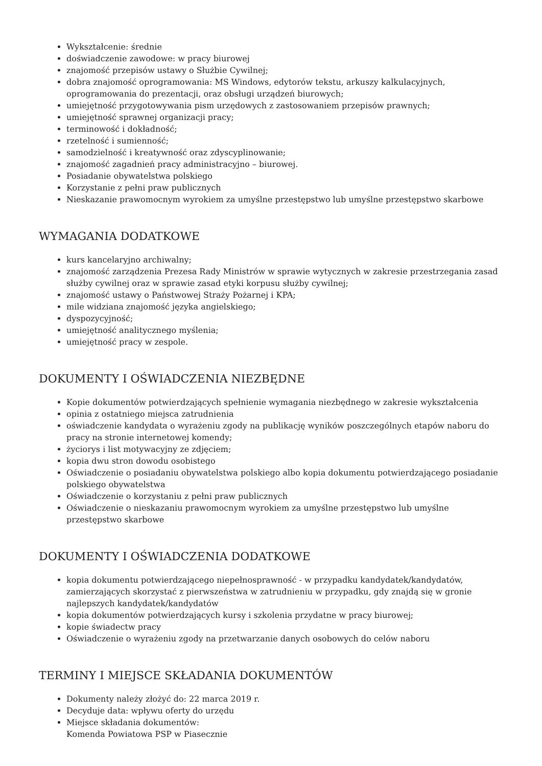Wykształcenie: średnie
doświadczenie zawodowe: w pracy biurowej
znajomość przepisów ustawy o Służbie Cywilnej;
dobra znajomość oprogramowania: MS Windows, edytorów tekstu, arkuszy kalkulacyjnych, oprogramowania do prezentacji, oraz obsługi urządzeń biurowych;
umiejętność przygotowywania pism urzędowych z zastosowaniem przepisów prawnych;
umiejętność sprawnej organizacji pracy;
terminowość i dokładność;
rzetelność i sumienność;
samodzielność i kreatywność oraz zdyscyplinowanie;
znajomość zagadnień pracy administracyjno – biurowej.
Posiadanie obywatelstwa polskiego
Korzystanie z pełni praw publicznych
Nieskazanie prawomocnym wyrokiem za umyślne przestępstwo lub umyślne przestępstwo skarbowe
WYMAGANIA DODATKOWE
kurs kancelaryjno archiwalny;
znajomość zarządzenia Prezesa Rady Ministrów w sprawie wytycznych w zakresie przestrzegania zasad służby cywilnej oraz w sprawie zasad etyki korpusu służby cywilnej;
znajomość ustawy o Państwowej Straży Pożarnej i KPA;
mile widziana znajomość języka angielskiego;
dyspozycyjność;
umiejętność analitycznego myślenia;
umiejętność pracy w zespole.
DOKUMENTY I OŚWIADCZENIA NIEZBĘDNE
Kopie dokumentów potwierdzających spełnienie wymagania niezbędnego w zakresie wykształcenia
opinia z ostatniego miejsca zatrudnienia
oświadczenie kandydata o wyrażeniu zgody na publikację wyników poszczególnych etapów naboru do pracy na stronie internetowej komendy;
życiorys i list motywacyjny ze zdjęciem;
kopia dwu stron dowodu osobistego
Oświadczenie o posiadaniu obywatelstwa polskiego albo kopia dokumentu potwierdzającego posiadanie polskiego obywatelstwa
Oświadczenie o korzystaniu z pełni praw publicznych
Oświadczenie o nieskazaniu prawomocnym wyrokiem za umyślne przestępstwo lub umyślne przestępstwo skarbowe
DOKUMENTY I OŚWIADCZENIA DODATKOWE
kopia dokumentu potwierdzającego niepełnosprawność - w przypadku kandydatek/kandydatów, zamierzających skorzystać z pierwszeństwa w zatrudnieniu w przypadku, gdy znajdą się w gronie najlepszych kandydatek/kandydatów
kopia dokumentów potwierdzających kursy i szkolenia przydatne w pracy biurowej;
kopie świadectw pracy
Oświadczenie o wyrażeniu zgody na przetwarzanie danych osobowych do celów naboru
TERMINY I MIEJSCE SKŁADANIA DOKUMENTÓW
Dokumenty należy złożyć do: 22 marca 2019 r.
Decyduje data: wpływu oferty do urzędu
Miejsce składania dokumentów:
Komenda Powiatowa PSP w Piasecznie